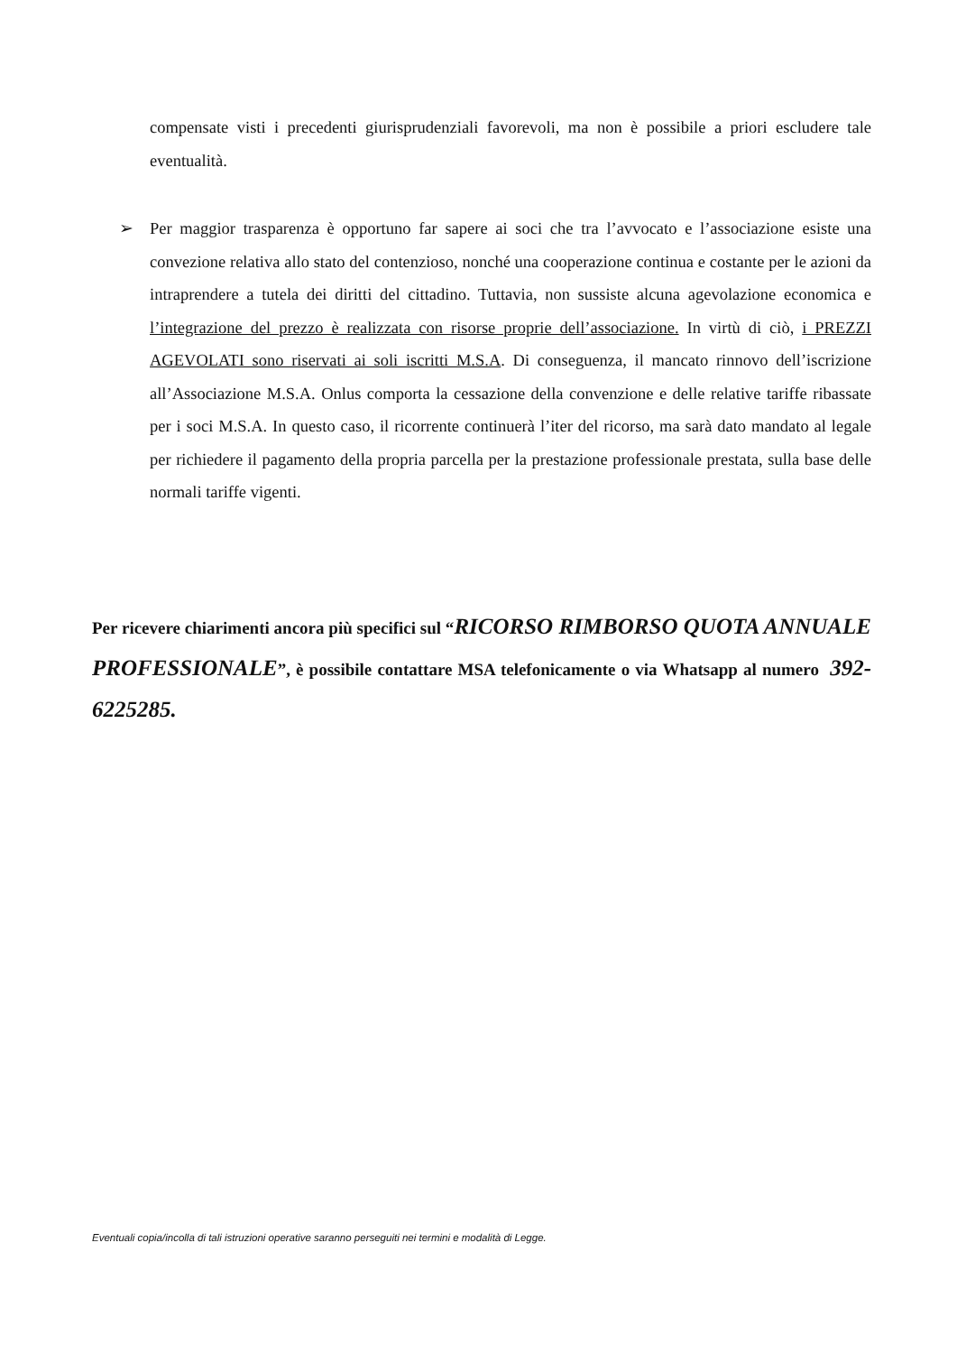compensate visti i precedenti giurisprudenziali favorevoli, ma non è possibile a priori escludere tale eventualità.
➢ Per maggior trasparenza è opportuno far sapere ai soci che tra l’avvocato e l’associazione esiste una convezione relativa allo stato del contenzioso, nonché una cooperazione continua e costante per le azioni da intraprendere a tutela dei diritti del cittadino. Tuttavia, non sussiste alcuna agevolazione economica e l’integrazione del prezzo è realizzata con risorse proprie dell’associazione. In virtù di ciò, i PREZZI AGEVOLATI sono riservati ai soli iscritti M.S.A. Di conseguenza, il mancato rinnovo dell’iscrizione all’Associazione M.S.A. Onlus comporta la cessazione della convenzione e delle relative tariffe ribassate per i soci M.S.A. In questo caso, il ricorrente continuerà l’iter del ricorso, ma sarà dato mandato al legale per richiedere il pagamento della propria parcella per la prestazione professionale prestata, sulla base delle normali tariffe vigenti.
Per ricevere chiarimenti ancora più specifici sul “RICORSO RIMBORSO QUOTA ANNUALE PROFESSIONALE”, è possibile contattare MSA telefonicamente o via Whatsapp al numero 392-6225285.
Eventuali copia/incolla di tali istruzioni operative saranno perseguiti nei termini e modalità di Legge.